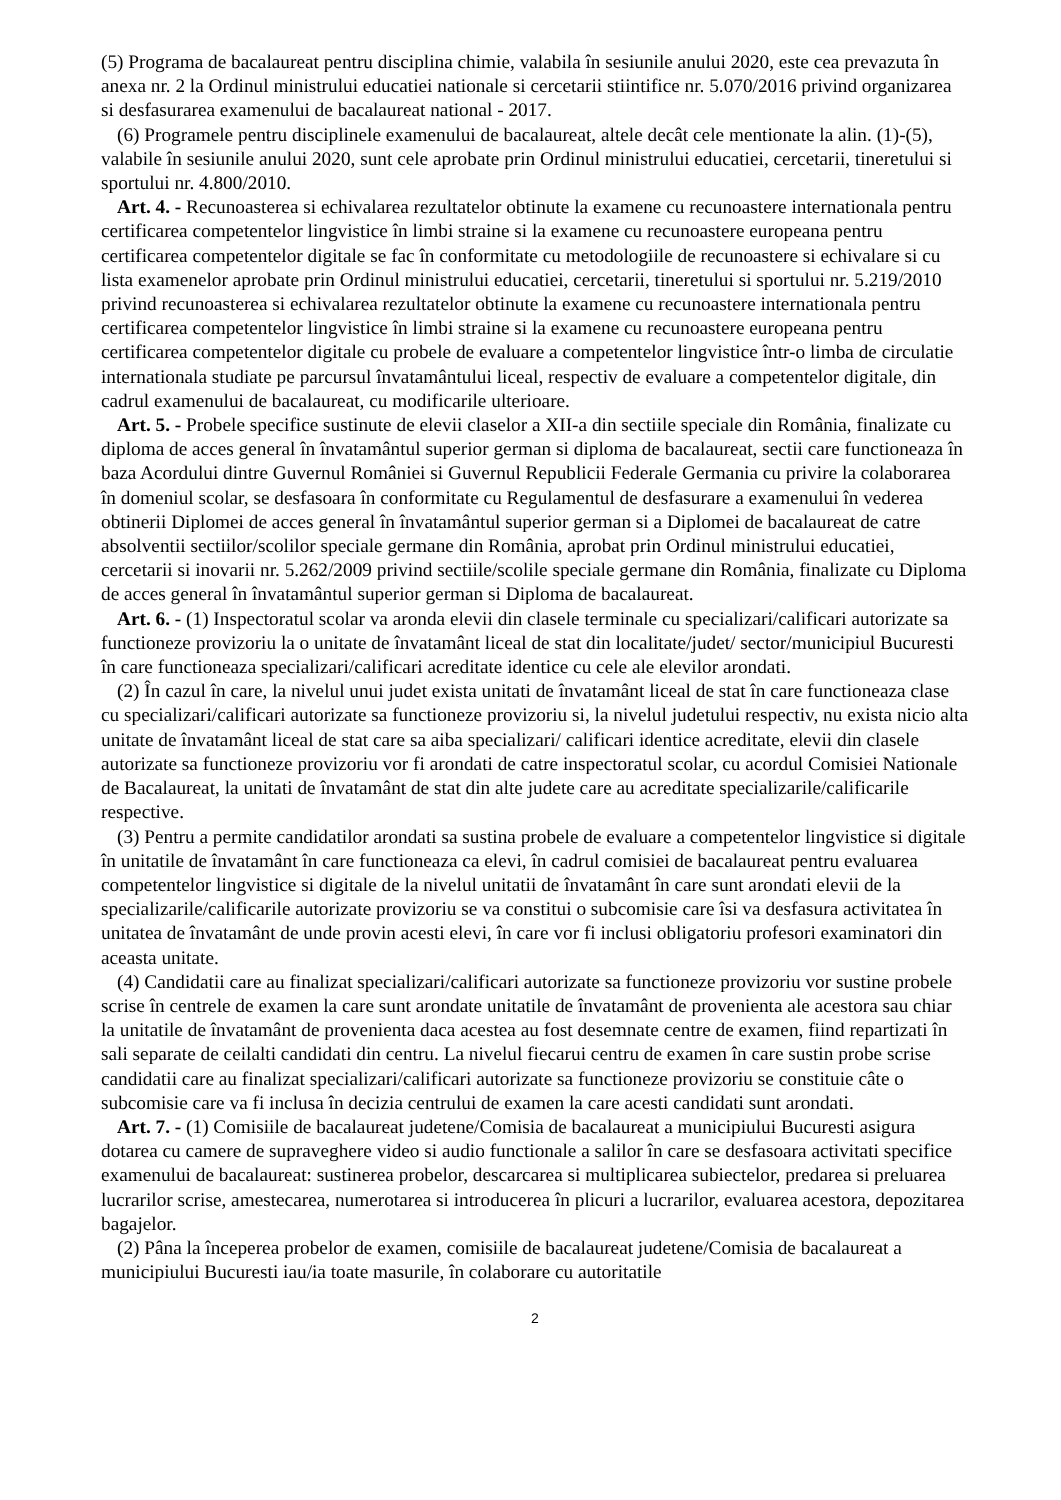(5) Programa de bacalaureat pentru disciplina chimie, valabila în sesiunile anului 2020, este cea prevazuta în anexa nr. 2 la Ordinul ministrului educatiei nationale si cercetarii stiintifice nr. 5.070/2016 privind organizarea si desfasurarea examenului de bacalaureat national - 2017.
(6) Programele pentru disciplinele examenului de bacalaureat, altele decât cele mentionate la alin. (1)-(5), valabile în sesiunile anului 2020, sunt cele aprobate prin Ordinul ministrului educatiei, cercetarii, tineretului si sportului nr. 4.800/2010.
Art. 4. - Recunoasterea si echivalarea rezultatelor obtinute la examene cu recunoastere internationala pentru certificarea competentelor lingvistice în limbi straine si la examene cu recunoastere europeana pentru certificarea competentelor digitale se fac în conformitate cu metodologiile de recunoastere si echivalare si cu lista examenelor aprobate prin Ordinul ministrului educatiei, cercetarii, tineretului si sportului nr. 5.219/2010 privind recunoasterea si echivalarea rezultatelor obtinute la examene cu recunoastere internationala pentru certificarea competentelor lingvistice în limbi straine si la examene cu recunoastere europeana pentru certificarea competentelor digitale cu probele de evaluare a competentelor lingvistice într-o limba de circulatie internationala studiate pe parcursul învatamântului liceal, respectiv de evaluare a competentelor digitale, din cadrul examenului de bacalaureat, cu modificarile ulterioare.
Art. 5. - Probele specifice sustinute de elevii claselor a XII-a din sectiile speciale din România, finalizate cu diploma de acces general în învatamântul superior german si diploma de bacalaureat, sectii care functioneaza în baza Acordului dintre Guvernul României si Guvernul Republicii Federale Germania cu privire la colaborarea în domeniul scolar, se desfasoara în conformitate cu Regulamentul de desfasurare a examenului în vederea obtinerii Diplomei de acces general în învatamântul superior german si a Diplomei de bacalaureat de catre absolventii sectiilor/scolilor speciale germane din România, aprobat prin Ordinul ministrului educatiei, cercetarii si inovarii nr. 5.262/2009 privind sectiile/scolile speciale germane din România, finalizate cu Diploma de acces general în învatamântul superior german si Diploma de bacalaureat.
Art. 6. - (1) Inspectoratul scolar va aronda elevii din clasele terminale cu specializari/calificari autorizate sa functioneze provizoriu la o unitate de învatamânt liceal de stat din localitate/judet/ sector/municipiul Bucuresti în care functioneaza specializari/calificari acreditate identice cu cele ale elevilor arondati.
(2) În cazul în care, la nivelul unui judet exista unitati de învatamânt liceal de stat în care functioneaza clase cu specializari/calificari autorizate sa functioneze provizoriu si, la nivelul judetului respectiv, nu exista nicio alta unitate de învatamânt liceal de stat care sa aiba specializari/ calificari identice acreditate, elevii din clasele autorizate sa functioneze provizoriu vor fi arondati de catre inspectoratul scolar, cu acordul Comisiei Nationale de Bacalaureat, la unitati de învatamânt de stat din alte judete care au acreditate specializarile/calificarile respective.
(3) Pentru a permite candidatilor arondati sa sustina probele de evaluare a competentelor lingvistice si digitale în unitatile de învatamânt în care functioneaza ca elevi, în cadrul comisiei de bacalaureat pentru evaluarea competentelor lingvistice si digitale de la nivelul unitatii de învatamânt în care sunt arondati elevii de la specializarile/calificarile autorizate provizoriu se va constitui o subcomisie care îsi va desfasura activitatea în unitatea de învatamânt de unde provin acesti elevi, în care vor fi inclusi obligatoriu profesori examinatori din aceasta unitate.
(4) Candidatii care au finalizat specializari/calificari autorizate sa functioneze provizoriu vor sustine probele scrise în centrele de examen la care sunt arondate unitatile de învatamânt de provenienta ale acestora sau chiar la unitatile de învatamânt de provenienta daca acestea au fost desemnate centre de examen, fiind repartizati în sali separate de ceilalti candidati din centru. La nivelul fiecarui centru de examen în care sustin probe scrise candidatii care au finalizat specializari/calificari autorizate sa functioneze provizoriu se constituie câte o subcomisie care va fi inclusa în decizia centrului de examen la care acesti candidati sunt arondati.
Art. 7. - (1) Comisiile de bacalaureat judetene/Comisia de bacalaureat a municipiului Bucuresti asigura dotarea cu camere de supraveghere video si audio functionale a salilor în care se desfasoara activitati specifice examenului de bacalaureat: sustinerea probelor, descarcarea si multiplicarea subiectelor, predarea si preluarea lucrarilor scrise, amestecarea, numerotarea si introducerea în plicuri a lucrarilor, evaluarea acestora, depozitarea bagajelor.
(2) Pâna la începerea probelor de examen, comisiile de bacalaureat judetene/Comisia de bacalaureat a municipiului Bucuresti iau/ia toate masurile, în colaborare cu autoritatile
2